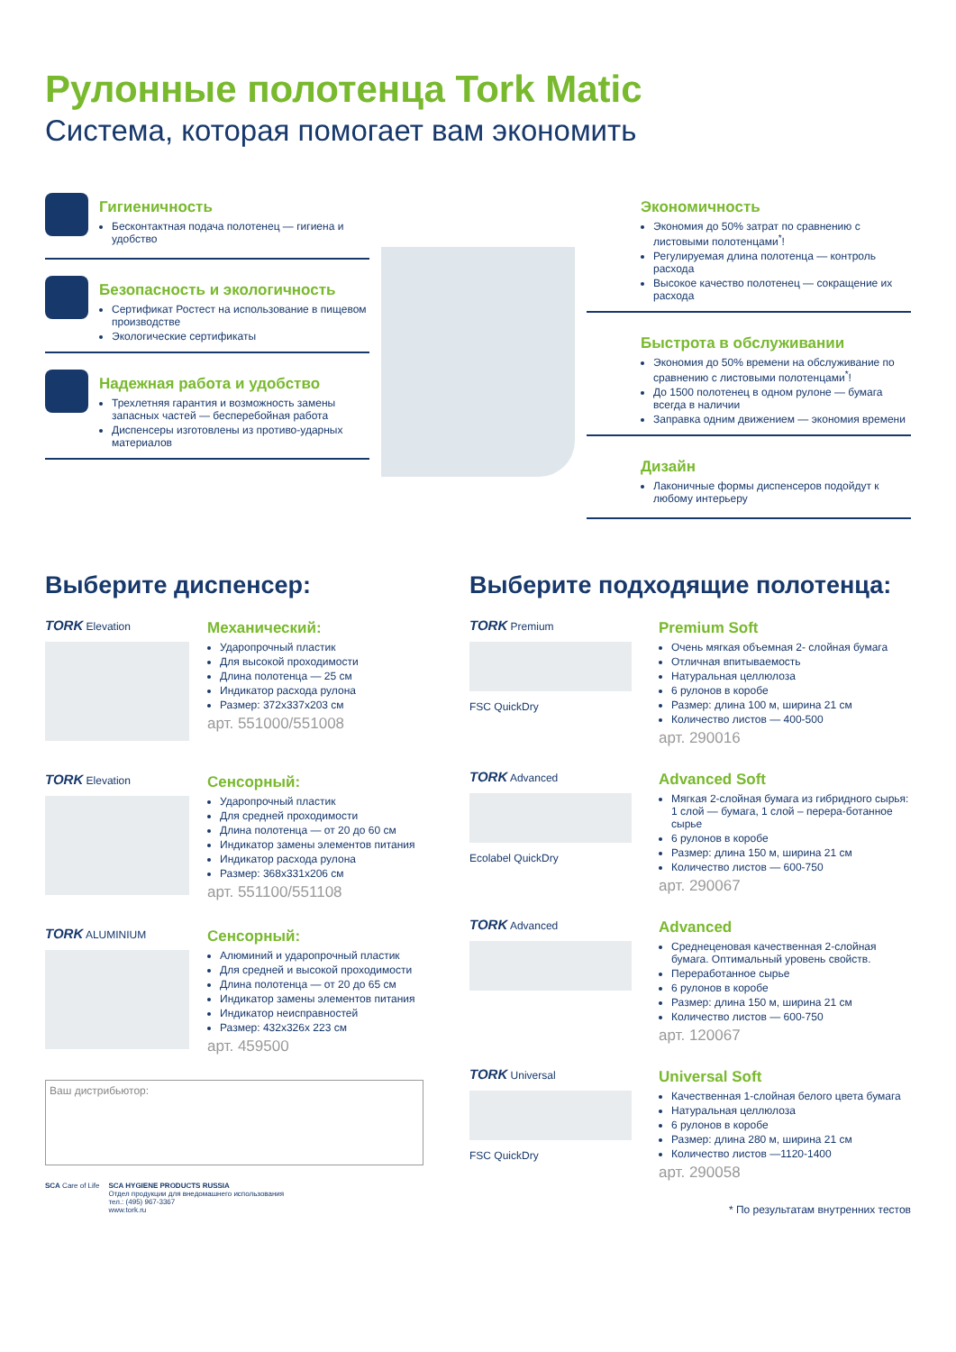Рулонные полотенца Tork Matic
Система, которая помогает вам экономить
Гигиеничность
Бесконтактная подача полотенец — гигиена и удобство
Безопасность и экологичность
Сертификат Ростест на использование в пищевом производстве
Экологические сертификаты
Надежная работа и удобство
Трехлетняя гарантия и возможность замены запасных частей — бесперебойная работа
Диспенсеры изготовлены из противо-ударных материалов
Экономичность
Экономия до 50% затрат по сравнению с листовыми полотенцами<sup>*</sup>!
Регулируемая длина полотенца — контроль расхода
Высокое качество полотенец — сокращение их расхода
Быстрота в обслуживании
Экономия до 50% времени на обслуживание по сравнению с листовыми полотенцами<sup>*</sup>!
До 1500 полотенец в одном рулоне — бумага всегда в наличии
Заправка одним движением — экономия времени
Дизайн
Лаконичные формы диспенсеров подойдут к любому интерьеру
Выберите диспенсер:
TORK Elevation
Механический:
Ударопрочный пластик
Для высокой проходимости
Длина полотенца — 25 см
Индикатор расхода рулона
Размер: 372x337x203 см
арт. 551000/551008
TORK Elevation
Сенсорный:
Ударопрочный пластик
Для средней проходимости
Длина полотенца — от 20 до 60 см
Индикатор замены элементов питания
Индикатор расхода рулона
Размер: 368x331x206 см
арт. 551100/551108
TORK ALUMINIUM
Сенсорный:
Алюминий и ударопрочный пластик
Для средней и высокой проходимости
Длина полотенца — от 20 до 65 см
Индикатор замены элементов питания
Индикатор неисправностей
Размер: 432x326x 223 см
арт. 459500
Ваш дистрибьютор:
SCA Care of Life SCA HYGIENE PRODUCTS RUSSIA
Отдел продукции для внедомашнего использования
тел.: (495) 967-3367
www.tork.ru
Выберите подходящие полотенца:
TORK Premium
FSC QuickDry
Premium Soft
Очень мягкая объемная 2- слойная бумага
Отличная впитываемость
Натуральная целлюлоза
6 рулонов в коробе
Размер: длина 100 м, ширина 21 см
Количество листов — 400-500
арт. 290016
TORK Advanced
Ecolabel QuickDry
Advanced Soft
Мягкая 2-слойная бумага из гибридного сырья: 1 слой — бумага, 1 слой – перера-ботанное сырье
6 рулонов в коробе
Размер: длина 150 м, ширина 21 см
Количество листов — 600-750
арт. 290067
TORK Advanced
Advanced
Среднеценовая качественная 2-слойная бумага. Оптимальный уровень свойств.
Переработанное сырье
6 рулонов в коробе
Размер: длина 150 м, ширина 21 см
Количество листов — 600-750
арт. 120067
TORK Universal
FSC QuickDry
Universal Soft
Качественная 1-слойная белого цвета бумага
Натуральная целлюлоза
6 рулонов в коробе
Размер: длина 280 м, ширина 21 см
Количество листов —1120-1400
арт. 290058
* По результатам внутренних тестов